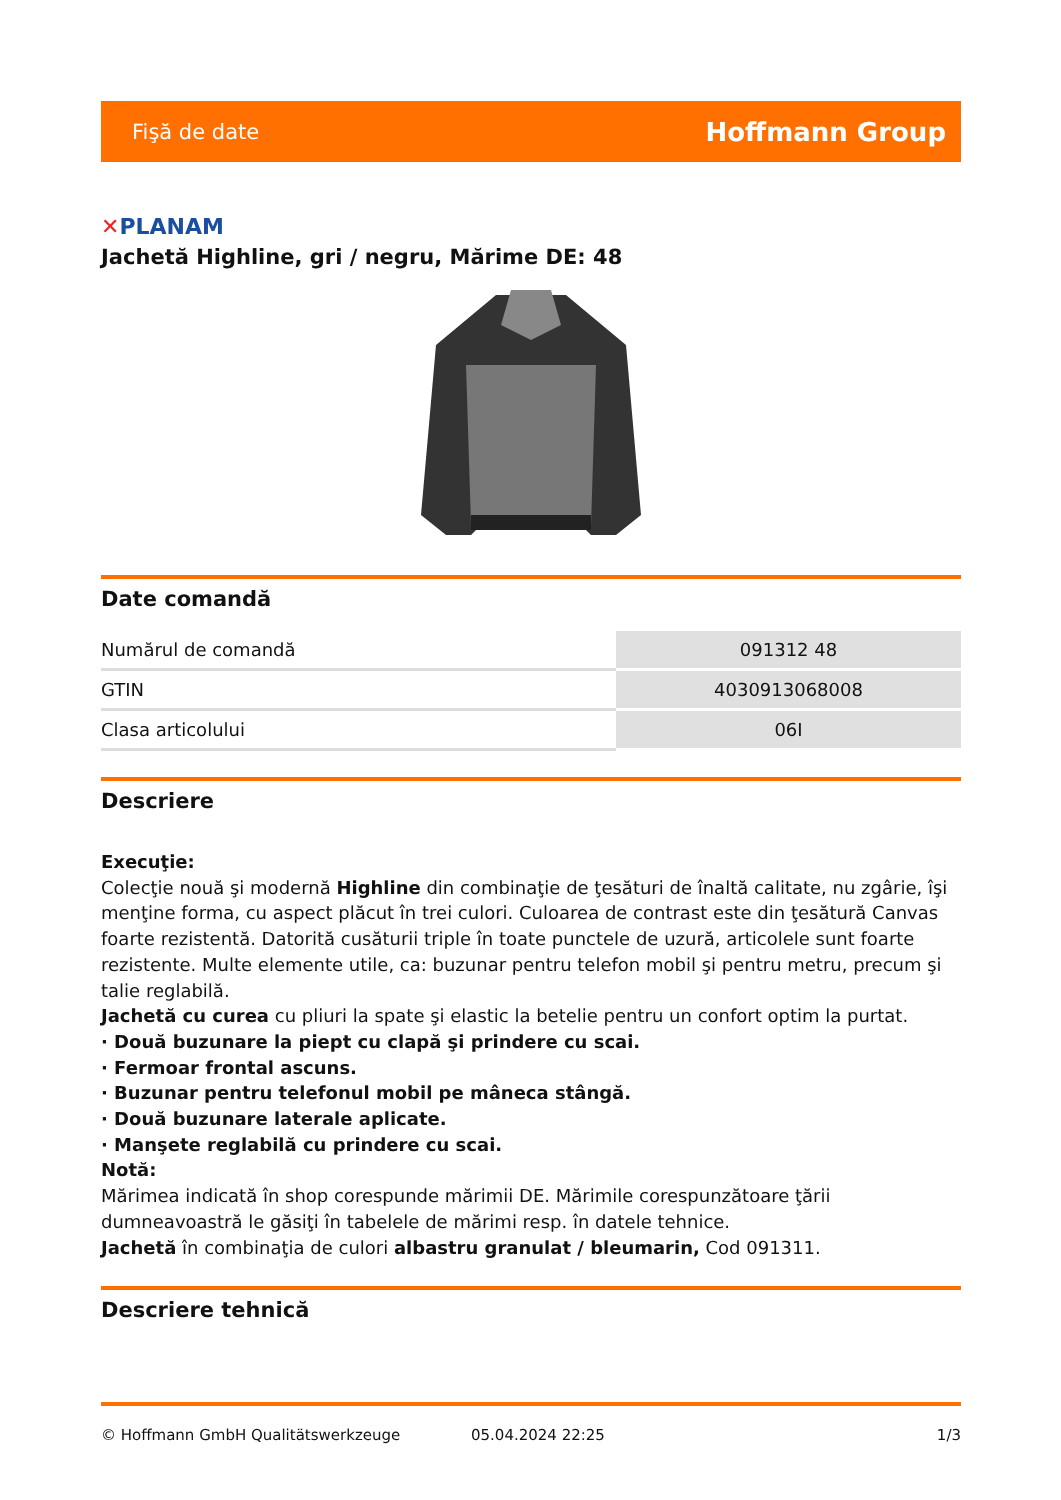Fişă de date
Hoffmann Group
✕PLANAM
Jachetă Highline, gri / negru, Mărime DE: 48
Date comandă
| Numărul de comandă | 091312 48 |
| GTIN | 4030913068008 |
| Clasa articolului | 06I |
Descriere
Execuţie:
Colecţie nouă şi modernă Highline din combinaţie de ţesături de înaltă calitate, nu zgârie, îşi menţine forma, cu aspect plăcut în trei culori. Culoarea de contrast este din ţesătură Canvas foarte rezistentă. Datorită cusăturii triple în toate punctele de uzură, articolele sunt foarte rezistente. Multe elemente utile, ca: buzunar pentru telefon mobil şi pentru metru, precum şi talie reglabilă.
Jachetă cu curea cu pliuri la spate şi elastic la betelie pentru un confort optim la purtat.
· Două buzunare la piept cu clapă şi prindere cu scai.
· Fermoar frontal ascuns.
· Buzunar pentru telefonul mobil pe mâneca stângă.
· Două buzunare laterale aplicate.
· Manşete reglabilă cu prindere cu scai.
Notă:
Mărimea indicată în shop corespunde mărimii DE. Mărimile corespunzătoare ţării dumneavoastră le găsiţi în tabelele de mărimi resp. în datele tehnice.
Jachetă în combinaţia de culori albastru granulat / bleumarin, Cod 091311.
Descriere tehnică
© Hoffmann GmbH Qualitätswerkzeuge 05.04.2024 22:25 1/3